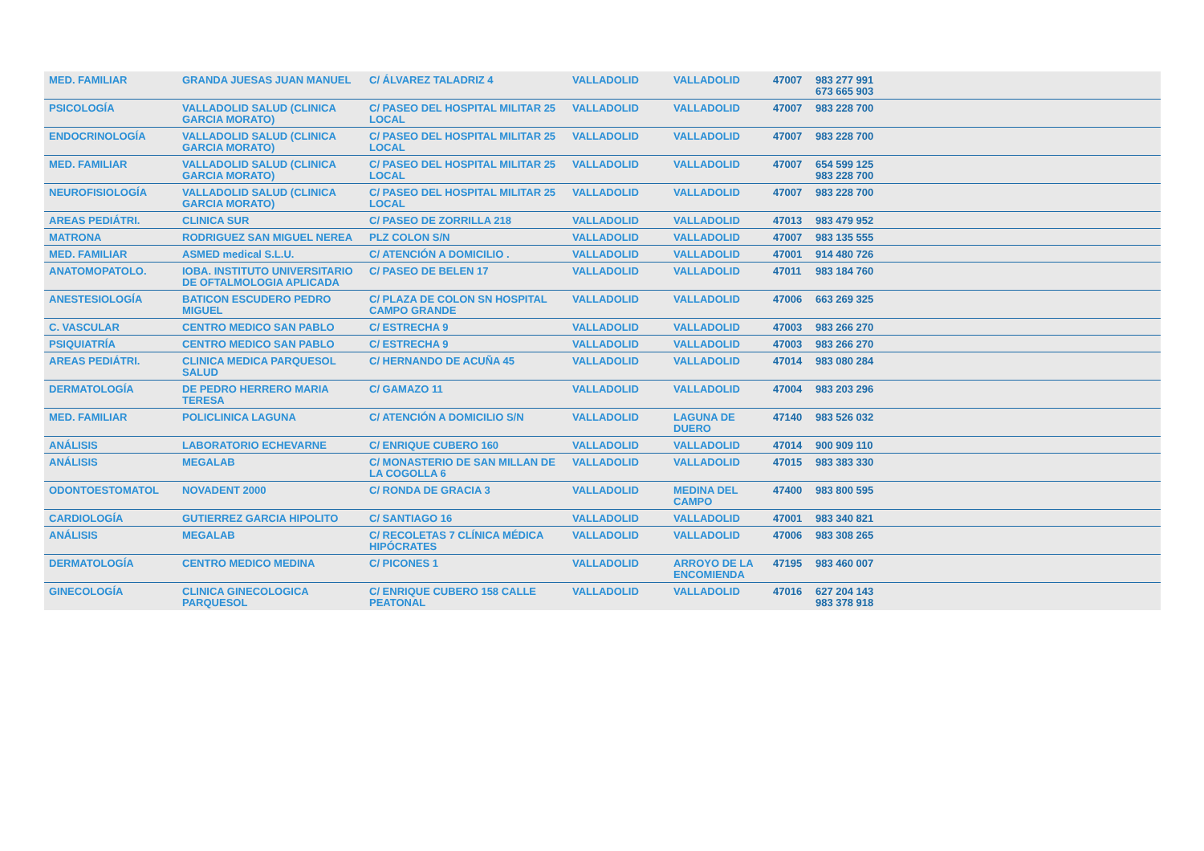| MED. FAMILIAR | GRANDA JUESAS JUAN MANUEL | C/ ÁLVAREZ TALADRIZ 4 | VALLADOLID | VALLADOLID | 47007 | 983 277 991 673 665 903 | |
| PSICOLOGÍA | VALLADOLID SALUD (CLINICA GARCIA MORATO) | C/ PASEO DEL HOSPITAL MILITAR 25 LOCAL | VALLADOLID | VALLADOLID | 47007 | 983 228 700 | |
| ENDOCRINOLOGÍA | VALLADOLID SALUD (CLINICA GARCIA MORATO) | C/ PASEO DEL HOSPITAL MILITAR 25 LOCAL | VALLADOLID | VALLADOLID | 47007 | 983 228 700 | |
| MED. FAMILIAR | VALLADOLID SALUD (CLINICA GARCIA MORATO) | C/ PASEO DEL HOSPITAL MILITAR 25 LOCAL | VALLADOLID | VALLADOLID | 47007 | 654 599 125 983 228 700 | |
| NEUROFISIOLOGÍA | VALLADOLID SALUD (CLINICA GARCIA MORATO) | C/ PASEO DEL HOSPITAL MILITAR 25 LOCAL | VALLADOLID | VALLADOLID | 47007 | 983 228 700 | |
| AREAS PEDIÁTRI. | CLINICA SUR | C/ PASEO DE ZORRILLA 218 | VALLADOLID | VALLADOLID | 47013 | 983 479 952 | |
| MATRONA | RODRIGUEZ SAN MIGUEL NEREA | PLZ COLON S/N | VALLADOLID | VALLADOLID | 47007 | 983 135 555 | |
| MED. FAMILIAR | ASMED medical S.L.U. | C/ ATENCIÓN A DOMICILIO . | VALLADOLID | VALLADOLID | 47001 | 914 480 726 | |
| ANATOMOPATOLO. | IOBA. INSTITUTO UNIVERSITARIO DE OFTALMOLOGIA APLICADA | C/ PASEO DE BELEN 17 | VALLADOLID | VALLADOLID | 47011 | 983 184 760 | |
| ANESTESIOLOGÍA | BATICON ESCUDERO PEDRO MIGUEL | C/ PLAZA DE COLON SN HOSPITAL CAMPO GRANDE | VALLADOLID | VALLADOLID | 47006 | 663 269 325 | |
| C. VASCULAR | CENTRO MEDICO SAN PABLO | C/ ESTRECHA 9 | VALLADOLID | VALLADOLID | 47003 | 983 266 270 | |
| PSIQUIATRÍA | CENTRO MEDICO SAN PABLO | C/ ESTRECHA 9 | VALLADOLID | VALLADOLID | 47003 | 983 266 270 | |
| AREAS PEDIÁTRI. | CLINICA MEDICA PARQUESOL SALUD | C/ HERNANDO DE ACUÑA 45 | VALLADOLID | VALLADOLID | 47014 | 983 080 284 | |
| DERMATOLOGÍA | DE PEDRO HERRERO MARIA TERESA | C/ GAMAZO 11 | VALLADOLID | VALLADOLID | 47004 | 983 203 296 | |
| MED. FAMILIAR | POLICLINICA LAGUNA | C/ ATENCIÓN A DOMICILIO S/N | VALLADOLID | LAGUNA DE DUERO | 47140 | 983 526 032 | |
| ANÁLISIS | LABORATORIO ECHEVARNE | C/ ENRIQUE CUBERO 160 | VALLADOLID | VALLADOLID | 47014 | 900 909 110 | |
| ANÁLISIS | MEGALAB | C/ MONASTERIO DE SAN MILLAN DE LA COGOLLA 6 | VALLADOLID | VALLADOLID | 47015 | 983 383 330 | |
| ODONTOESTOMATOL | NOVADENT 2000 | C/ RONDA DE GRACIA 3 | VALLADOLID | MEDINA DEL CAMPO | 47400 | 983 800 595 | |
| CARDIOLOGÍA | GUTIERREZ GARCIA HIPOLITO | C/ SANTIAGO 16 | VALLADOLID | VALLADOLID | 47001 | 983 340 821 | |
| ANÁLISIS | MEGALAB | C/ RECOLETAS 7 CLÍNICA MÉDICA HIPÓCRATES | VALLADOLID | VALLADOLID | 47006 | 983 308 265 | |
| DERMATOLOGÍA | CENTRO MEDICO MEDINA | C/ PICONES 1 | VALLADOLID | ARROYO DE LA ENCOMIENDA | 47195 | 983 460 007 | |
| GINECOLOGÍA | CLINICA GINECOLOGICA PARQUESOL | C/ ENRIQUE CUBERO 158 CALLE PEATONAL | VALLADOLID | VALLADOLID | 47016 | 627 204 143 983 378 918 | |